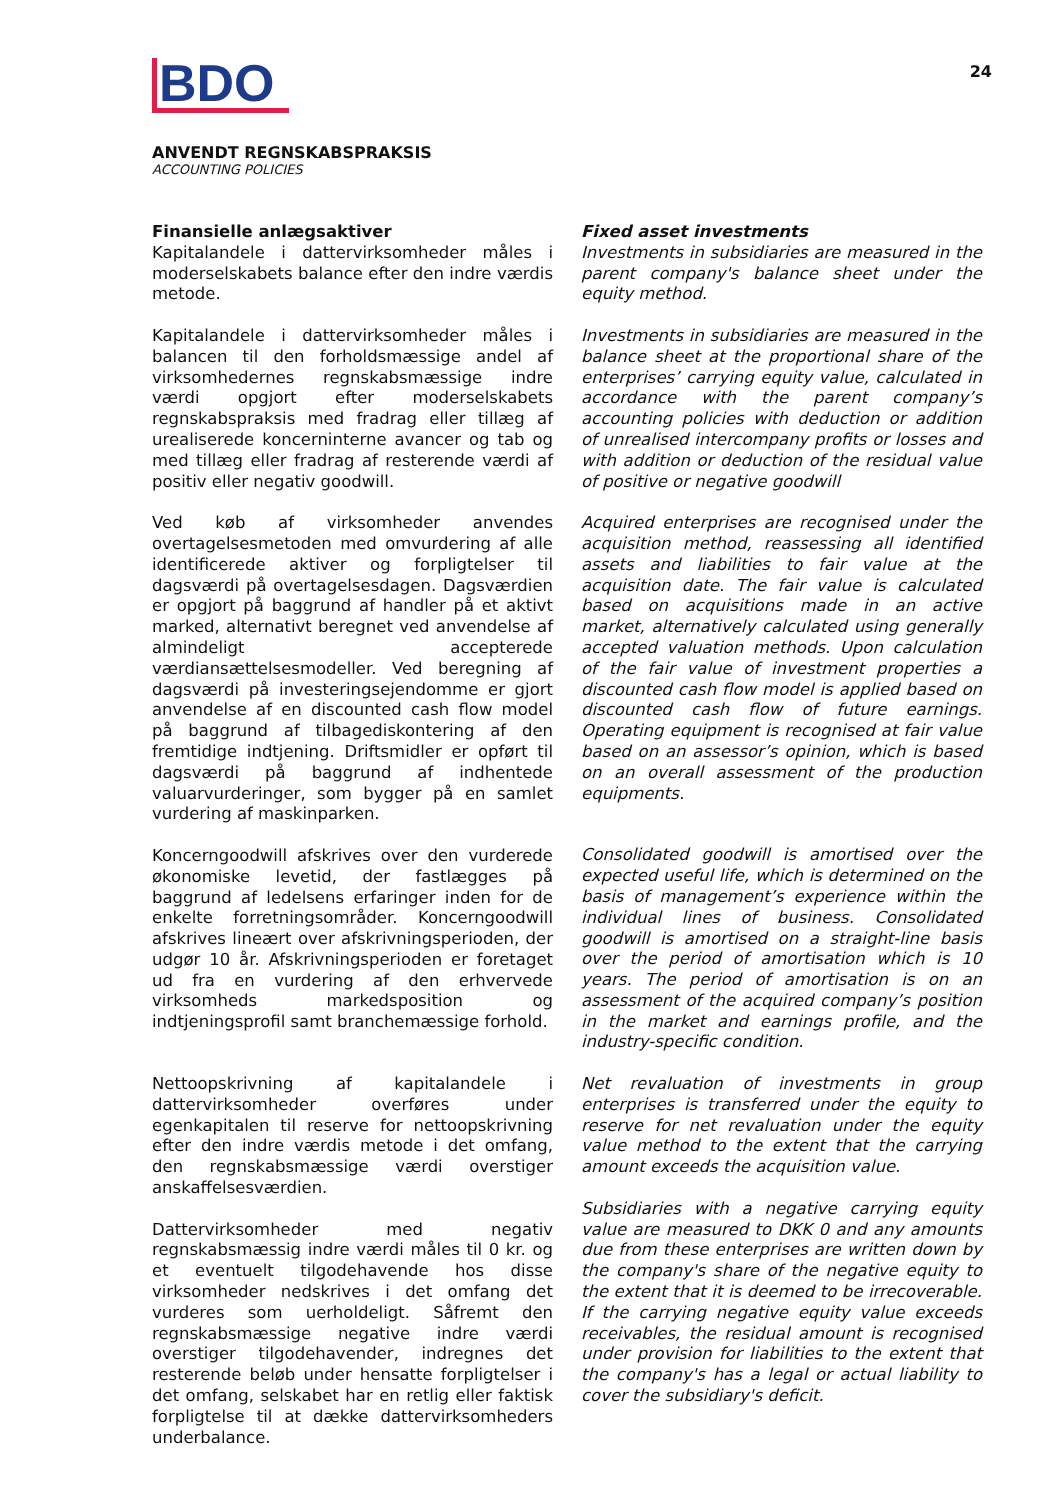BDO
24
ANVENDT REGNSKABSPRAKSIS
ACCOUNTING POLICIES
Finansielle anlægsaktiver
Kapitalandele i dattervirksomheder måles i moderselskabets balance efter den indre værdis metode.
Kapitalandele i dattervirksomheder måles i balancen til den forholdsmæssige andel af virksomhedernes regnskabsmæssige indre værdi opgjort efter moderselskabets regnskabspraksis med fradrag eller tillæg af urealiserede koncerninterne avancer og tab og med tillæg eller fradrag af resterende værdi af positiv eller negativ goodwill.
Ved køb af virksomheder anvendes overtagelsesmetoden med omvurdering af alle identificerede aktiver og forpligtelser til dagsværdi på overtagelsesdagen. Dagsværdien er opgjort på baggrund af handler på et aktivt marked, alternativt beregnet ved anvendelse af almindeligt accepterede værdiansættelsesmodeller. Ved beregning af dagsværdi på investeringsejendomme er gjort anvendelse af en discounted cash flow model på baggrund af tilbagediskontering af den fremtidige indtjening. Driftsmidler er opført til dagsværdi på baggrund af indhentede valuarvurderinger, som bygger på en samlet vurdering af maskinparken.
Koncerngoodwill afskrives over den vurderede økonomiske levetid, der fastlægges på baggrund af ledelsens erfaringer inden for de enkelte forretningsområder. Koncerngoodwill afskrives lineært over afskrivningsperioden, der udgør 10 år. Afskrivningsperioden er foretaget ud fra en vurdering af den erhvervede virksomheds markedsposition og indtjeningsprofil samt branchemæssige forhold.
Nettoopskrivning af kapitalandele i dattervirksomheder overføres under egenkapitalen til reserve for nettoopskrivning efter den indre værdis metode i det omfang, den regnskabsmæssige værdi overstiger anskaffelsesværdien.
Dattervirksomheder med negativ regnskabsmæssig indre værdi måles til 0 kr. og et eventuelt tilgodehavende hos disse virksomheder nedskrives i det omfang det vurderes som uerholdeligt. Såfremt den regnskabsmæssige negative indre værdi overstiger tilgodehavender, indregnes det resterende beløb under hensatte forpligtelser i det omfang, selskabet har en retlig eller faktisk forpligtelse til at dække dattervirksomheders underbalance.
Fixed asset investments
Investments in subsidiaries are measured in the parent company's balance sheet under the equity method.
Investments in subsidiaries are measured in the balance sheet at the proportional share of the enterprises’ carrying equity value, calculated in accordance with the parent company’s accounting policies with deduction or addition of unrealised intercompany profits or losses and with addition or deduction of the residual value of positive or negative goodwill
Acquired enterprises are recognised under the acquisition method, reassessing all identified assets and liabilities to fair value at the acquisition date. The fair value is calculated based on acquisitions made in an active market, alternatively calculated using generally accepted valuation methods. Upon calculation of the fair value of investment properties a discounted cash flow model is applied based on discounted cash flow of future earnings. Operating equipment is recognised at fair value based on an assessor’s opinion, which is based on an overall assessment of the production equipments.
Consolidated goodwill is amortised over the expected useful life, which is determined on the basis of management’s experience within the individual lines of business. Consolidated goodwill is amortised on a straight-line basis over the period of amortisation which is 10 years. The period of amortisation is on an assessment of the acquired company’s position in the market and earnings profile, and the industry-specific condition.
Net revaluation of investments in group enterprises is transferred under the equity to reserve for net revaluation under the equity value method to the extent that the carrying amount exceeds the acquisition value.
Subsidiaries with a negative carrying equity value are measured to DKK 0 and any amounts due from these enterprises are written down by the company's share of the negative equity to the extent that it is deemed to be irrecoverable. If the carrying negative equity value exceeds receivables, the residual amount is recognised under provision for liabilities to the extent that the company's has a legal or actual liability to cover the subsidiary's deficit.